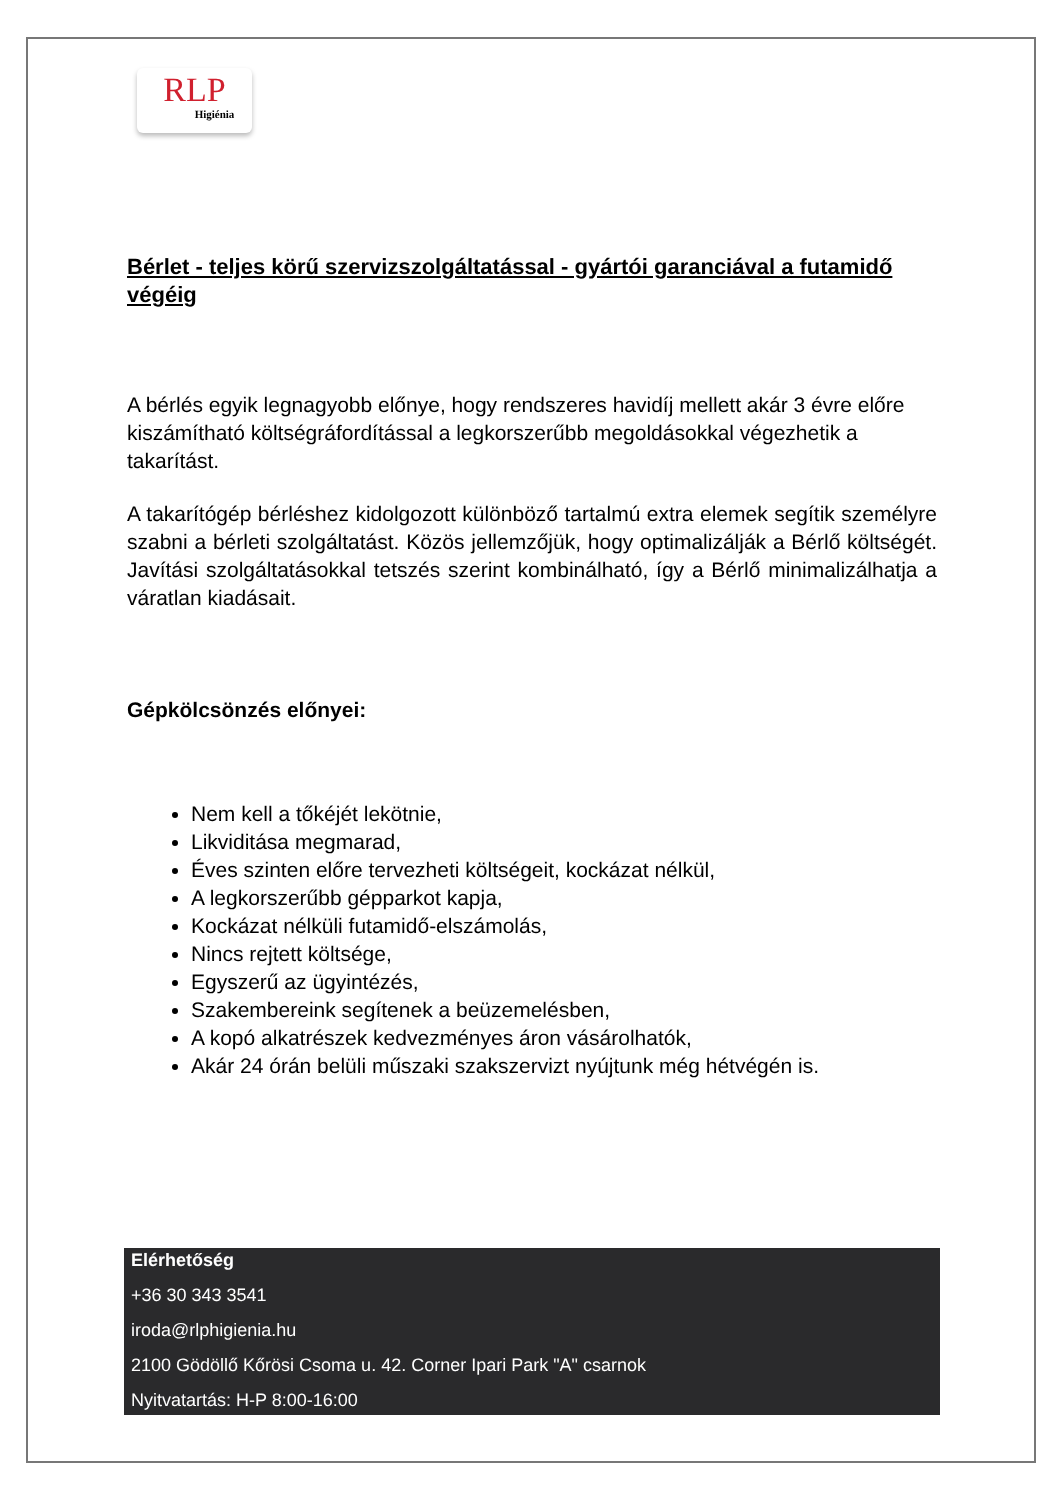RLP
Higiénia
Bérlet - teljes körű szervizszolgáltatással - gyártói garanciával a futamidő végéig
A bérlés egyik legnagyobb előnye, hogy rendszeres havidíj mellett akár 3 évre előre kiszámítható költségráfordítással a legkorszerűbb megoldásokkal végezhetik a takarítást.
A takarítógép bérléshez kidolgozott különböző tartalmú extra elemek segítik személyre szabni a bérleti szolgáltatást. Közös jellemzőjük, hogy optimalizálják a Bérlő költségét. Javítási szolgáltatásokkal tetszés szerint kombinálható, így a Bérlő minimalizálhatja a váratlan kiadásait.
Gépkölcsönzés előnyei:
Nem kell a tőkéjét lekötnie,
Likviditása megmarad,
Éves szinten előre tervezheti költségeit, kockázat nélkül,
A legkorszerűbb gépparkot kapja,
Kockázat nélküli futamidő-elszámolás,
Nincs rejtett költsége,
Egyszerű az ügyintézés,
Szakembereink segítenek a beüzemelésben,
A kopó alkatrészek kedvezményes áron vásárolhatók,
Akár 24 órán belüli műszaki szakszervizt nyújtunk még hétvégén is.
Elérhetőség
+36 30 343 3541
iroda@rlphigienia.hu
2100 Gödöllő Kőrösi Csoma u. 42. Corner Ipari Park "A" csarnok
Nyitvatartás: H-P 8:00-16:00